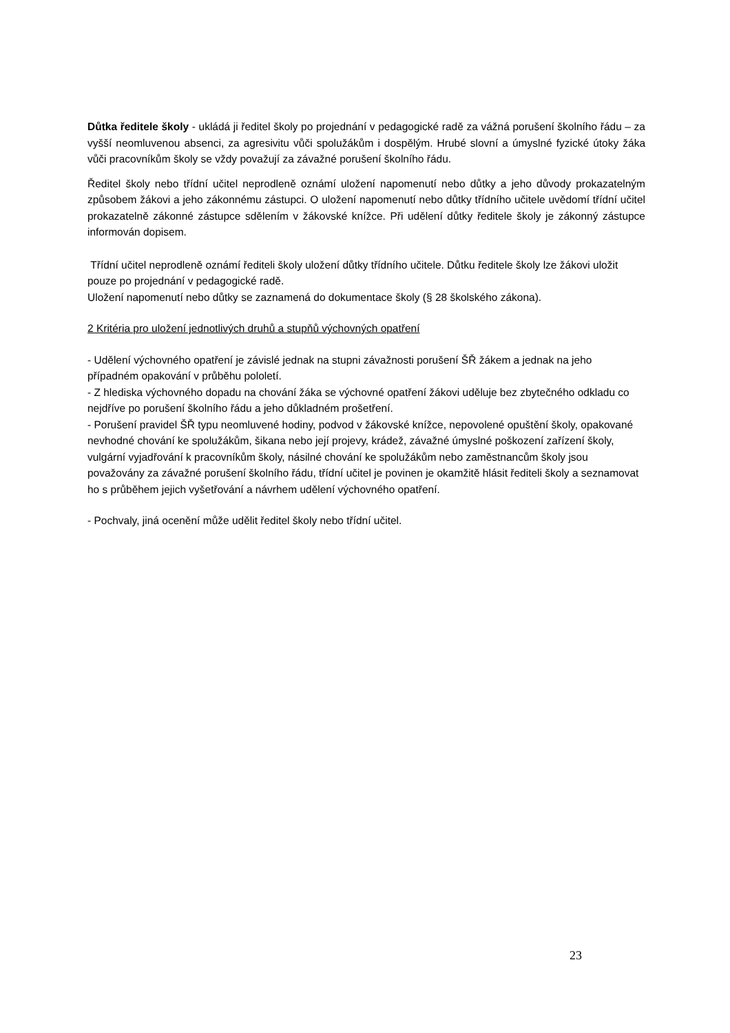Důtka ředitele školy - ukládá ji ředitel školy po projednání v pedagogické radě za vážná porušení školního řádu – za vyšší neomluvenou absenci, za agresivitu vůči spolužákům i dospělým. Hrubé slovní a úmyslné fyzické útoky žáka vůči pracovníkům školy se vždy považují za závažné porušení školního řádu.
Ředitel školy nebo třídní učitel neprodleně oznámí uložení napomenutí nebo důtky a jeho důvody prokazatelným způsobem žákovi a jeho zákonnému zástupci. O uložení napomenutí nebo důtky třídního učitele uvědomí třídní učitel prokazatelně zákonné zástupce sdělením v žákovské knížce. Při udělení důtky ředitele školy je zákonný zástupce informován dopisem.
Třídní učitel neprodleně oznámí řediteli školy uložení důtky třídního učitele. Důtku ředitele školy lze žákovi uložit pouze po projednání v pedagogické radě.
Uložení napomenutí nebo důtky se zaznamená do dokumentace školy (§ 28 školského zákona).
2 Kritéria pro uložení jednotlivých druhů a stupňů výchovných opatření
- Udělení výchovného opatření je závislé jednak na stupni závažnosti porušení ŠŘ žákem a jednak na jeho případném opakování v průběhu pololetí.
- Z hlediska výchovného dopadu na chování žáka se výchovné opatření žákovi uděluje bez zbytečného odkladu co nejdříve po porušení školního řádu a jeho důkladném prošetření.
- Porušení pravidel ŠŘ typu neomluvené hodiny, podvod v žákovské knížce, nepovolené opuštění školy, opakované nevhodné chování ke spolužákům, šikana nebo její projevy, krádež, závažné úmyslné poškození zařízení školy, vulgární vyjadřování k pracovníkům školy, násilné chování ke spolužákům nebo zaměstnancům školy jsou považovány za závažné porušení školního řádu, třídní učitel je povinen je okamžitě hlásit řediteli školy a seznamovat ho s průběhem jejich vyšetřování a návrhem udělení výchovného opatření.
- Pochvaly, jiná ocenění může udělit ředitel školy nebo třídní učitel.
23